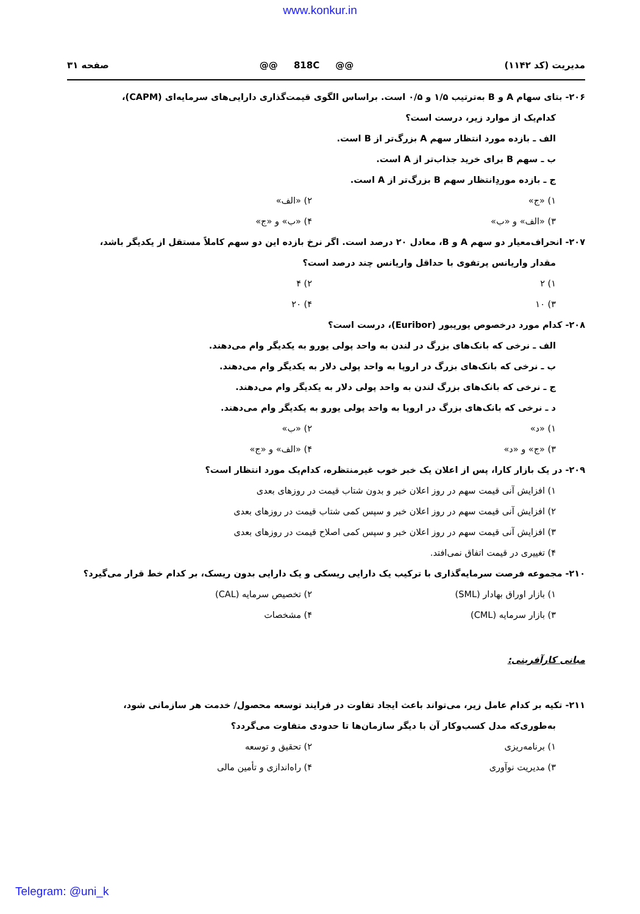www.konkur.in
مدیریت (کد ۱۱۴۲) @@ 818C @@ صفحه ۳۱
۲۰۶- بتای سهام A و B به‌ترتیب ۱/۵ و ۰/۵ است. براساس الگوی قیمت‌گذاری دارایی‌های سرمایه‌ای (CAPM)،
کدام‌یک از موارد زیر، درست است؟
الف ـ بازده مورد انتظار سهم A بزرگ‌تر از B است.
ب ـ سهم B برای خرید جذاب‌تر از A است.
ج ـ بازده موردِانتظار سهم B بزرگ‌تر از A است.
۱) «ج» ۲) «الف»
۳) «الف» و «ب» ۴) «ب» و «ج»
۲۰۷- انحراف‌معیار دو سهم A و B، معادل ۲۰ درصد است. اگر نرخ بازده این دو سهم کاملاً مستقل از یکدیگر باشد،
مقدار واریانس پرتفوی با حداقل واریانس چند درصد است؟
۱) ۲ ۲) ۴
۳) ۱۰ ۴) ۲۰
۲۰۸- کدام مورد درخصوص یوریبور (Euribor)، درست است؟
الف ـ نرخی که بانک‌های بزرگ در لندن به واحد پولی یورو به یکدیگر وام می‌دهند.
ب ـ نرخی که بانک‌های بزرگ در اروپا به واحد پولی دلار به یکدیگر وام می‌دهند.
ج ـ نرخی که بانک‌های بزرگ لندن به واحد پولی دلار به یکدیگر وام می‌دهند.
د ـ نرخی که بانک‌های بزرگ در اروپا به واحد پولی یورو به یکدیگر وام می‌دهند.
۱) «د» ۲) «ب»
۳) «ج» و «د» ۴) «الف» و «ج»
۲۰۹- در یک بازار کارا، پس از اعلان یک خبر خوب غیرمنتظره، کدام‌یک مورد انتظار است؟
۱) افزایش آنی قیمت سهم در روز اعلان خبر و بدون شتاب قیمت در روزهای بعدی
۲) افزایش آنی قیمت سهم در روز اعلان خبر و سپس کمی شتاب قیمت در روزهای بعدی
۳) افزایش آنی قیمت سهم در روز اعلان خبر و سپس کمی اصلاح قیمت در روزهای بعدی
۴) تغییری در قیمت اتفاق نمی‌افتد.
۲۱۰- مجموعه فرصت سرمایه‌گذاری با ترکیب یک دارایی ریسکی و یک دارایی بدون ریسک، بر کدام خط قرار می‌گیرد؟
۱) بازار اوراق بهادار (SML) ۲) تخصیص سرمایه (CAL)
۳) بازار سرمایه (CML) ۴) مشخصات
مبانی کارآفرینی:
۲۱۱- تکیه بر کدام عامل زیر، می‌تواند باعث ایجاد تفاوت در فرایند توسعه محصول/ خدمت هر سازمانی شود،
به‌طوری‌که مدل کسب‌وکار آن با دیگر سازمان‌ها تا حدودی متفاوت می‌گردد؟
۱) برنامه‌ریزی ۲) تحقیق و توسعه
۳) مدیریت نوآوری ۴) راه‌اندازی و تأمین مالی
Telegram: @uni_k